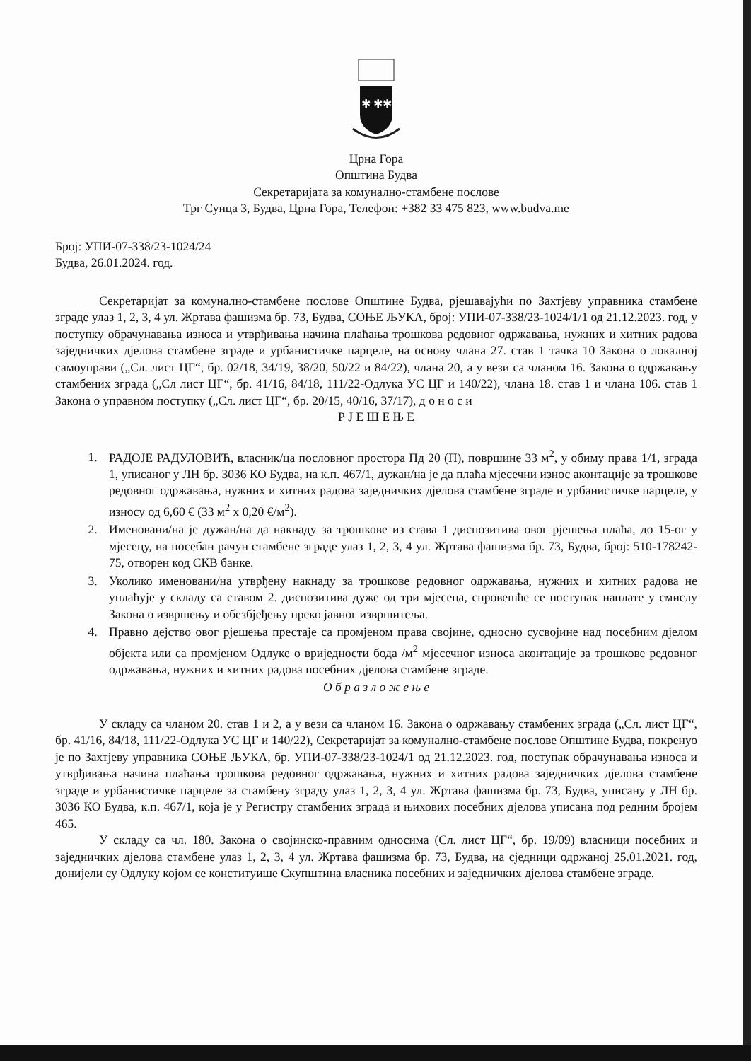✱ ✱✱
Црна Гора
Општина Будва
Секретаријата за комунално-стамбене послове
Трг Сунца 3, Будва, Црна Гора, Телефон: +382 33 475 823, www.budva.me
Број: УПИ-07-338/23-1024/24
Будва, 26.01.2024. год.
Секретаријат за комунално-стамбене послове Општине Будва, рјешавајући по Захтјеву управника стамбене зграде улаз 1, 2, 3, 4 ул. Жртава фашизма бр. 73, Будва, СОЊЕ ЉУКА, број: УПИ-07-338/23-1024/1/1 од 21.12.2023. год, у поступку обрачунавања износа и утврђивања начина плаћања трошкова редовног одржавања, нужних и хитних радова заједничких дјелова стамбене зграде и урбанистичке парцеле, на основу члана 27. став 1 тачка 10 Закона о локалној самоуправи („Сл. лист ЦГ“, бр. 02/18, 34/19, 38/20, 50/22 и 84/22), члана 20, а у вези са чланом 16. Закона о одржавању стамбених зграда („Сл лист ЦГ“, бр. 41/16, 84/18, 111/22-Одлука УС ЦГ и 140/22), члана 18. став 1 и члана 106. став 1 Закона о управном поступку („Сл. лист ЦГ“, бр. 20/15, 40/16, 37/17), д о н о с и
Р Ј Е Ш Е Њ Е
1. РАДОЈЕ РАДУЛОВИЋ, власник/ца пословног простора Пд 20 (П), површине 33 м<sup>2</sup>, у обиму права 1/1, зграда 1, уписаног у ЛН бр. 3036 КО Будва, на к.п. 467/1, дужан/на је да плаћа мјесечни износ аконтације за трошкове редовног одржавања, нужних и хитних радова заједничких дјелова стамбене зграде и урбанистичке парцеле, у износу од 6,60 € (33 м<sup>2</sup> x 0,20 €/м<sup>2</sup>).
2. Именовани/на је дужан/на да накнаду за трошкове из става 1 диспозитива овог рјешења плаћа, до 15-ог у мјесецу, на посебан рачун стамбене зграде улаз 1, 2, 3, 4 ул. Жртава фашизма бр. 73, Будва, број: 510-178242-75, отворен код СКВ банке.
3. Уколико именовани/на утврђену накнаду за трошкове редовног одржавања, нужних и хитних радова не уплаћује у складу са ставом 2. диспозитива дуже од три мјесеца, спровешће се поступак наплате у смислу Закона о извршењу и обезбјеђењу преко јавног извршитеља.
4. Правно дејство овог рјешења престаје са промјеном права својине, односно сусвојине над посебним дјелом објекта или са промјеном Одлуке о вриједности бода /м<sup>2</sup> мјесечног износа аконтације за трошкове редовног одржавања, нужних и хитних радова посебних дјелова стамбене зграде.
О б р а з л о ж е њ е
У складу са чланом 20. став 1 и 2, а у вези са чланом 16. Закона о одржавању стамбених зграда („Сл. лист ЦГ“, бр. 41/16, 84/18, 111/22-Одлука УС ЦГ и 140/22), Секретаријат за комунално-стамбене послове Општине Будва, покренуо је по Захтјеву управника СОЊЕ ЉУКА, бр. УПИ-07-338/23-1024/1 од 21.12.2023. год, поступак обрачунавања износа и утврђивања начина плаћања трошкова редовног одржавања, нужних и хитних радова заједничких дјелова стамбене зграде и урбанистичке парцеле за стамбену зграду улаз 1, 2, 3, 4 ул. Жртава фашизма бр. 73, Будва, уписану у ЛН бр. 3036 КО Будва, к.п. 467/1, која је у Регистру стамбених зграда и њихових посебних дјелова уписана под редним бројем 465.
У складу са чл. 180. Закона о својинско-правним односима (Сл. лист ЦГ“, бр. 19/09) власници посебних и заједничких дјелова стамбене улаз 1, 2, 3, 4 ул. Жртава фашизма бр. 73, Будва, на сједници одржаној 25.01.2021. год, донијели су Одлуку којом се конституише Скупштина власника посебних и заједничких дјелова стамбене зграде.